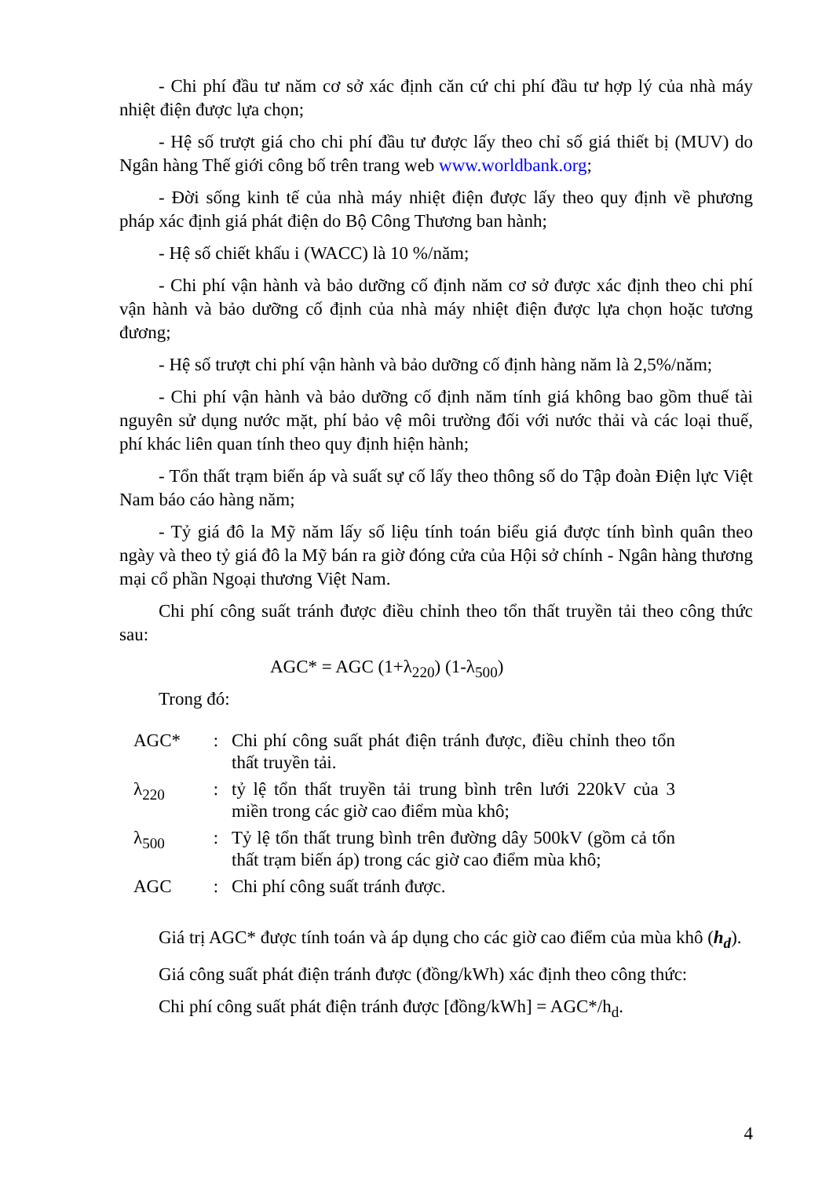- Chi phí đầu tư năm cơ sở xác định căn cứ chi phí đầu tư hợp lý của nhà máy nhiệt điện được lựa chọn;
- Hệ số trượt giá cho chi phí đầu tư được lấy theo chỉ số giá thiết bị (MUV) do Ngân hàng Thế giới công bố trên trang web www.worldbank.org;
- Đời sống kinh tế của nhà máy nhiệt điện được lấy theo quy định về phương pháp xác định giá phát điện do Bộ Công Thương ban hành;
- Hệ số chiết khấu i (WACC) là 10 %/năm;
- Chi phí vận hành và bảo dưỡng cố định năm cơ sở được xác định theo chi phí vận hành và bảo dưỡng cố định của nhà máy nhiệt điện được lựa chọn hoặc tương đương;
- Hệ số trượt chi phí vận hành và bảo dưỡng cố định hàng năm là 2,5%/năm;
- Chi phí vận hành và bảo dưỡng cố định năm tính giá không bao gồm thuế tài nguyên sử dụng nước mặt, phí bảo vệ môi trường đối với nước thải và các loại thuế, phí khác liên quan tính theo quy định hiện hành;
- Tổn thất trạm biến áp và suất sự cố lấy theo thông số do Tập đoàn Điện lực Việt Nam báo cáo hàng năm;
- Tỷ giá đô la Mỹ năm lấy số liệu tính toán biểu giá được tính bình quân theo ngày và theo tỷ giá đô la Mỹ bán ra giờ đóng cửa của Hội sở chính - Ngân hàng thương mại cổ phần Ngoại thương Việt Nam.
Chi phí công suất tránh được điều chỉnh theo tổn thất truyền tải theo công thức sau:
AGC* = AGC (1+λ<sub>220</sub>) (1-λ<sub>500</sub>)
Trong đó:
| AGC* | : | Chi phí công suất phát điện tránh được, điều chỉnh theo tổn thất truyền tải. |
| λ<sub>220</sub> | : | tỷ lệ tổn thất truyền tải trung bình trên lưới 220kV của 3 miền trong các giờ cao điểm mùa khô; |
| λ<sub>500</sub> | : | Tỷ lệ tổn thất trung bình trên đường dây 500kV (gồm cả tổn thất trạm biến áp) trong các giờ cao điểm mùa khô; |
| AGC | : | Chi phí công suất tránh được. |
Giá trị AGC* được tính toán và áp dụng cho các giờ cao điểm của mùa khô (h<sub>d</sub>).
Giá công suất phát điện tránh được (đồng/kWh) xác định theo công thức:
Chi phí công suất phát điện tránh được [đồng/kWh] = AGC*/h<sub>d</sub>.
4